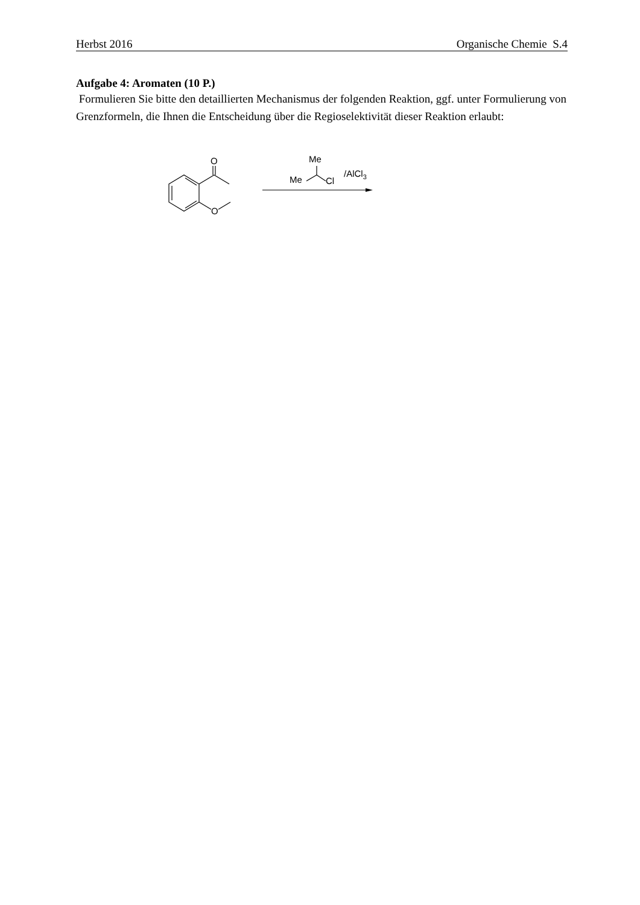Herbst 2016 Organische Chemie S.4
Aufgabe 4: Aromaten (10 P.)
Formulieren Sie bitte den detaillierten Mechanismus der folgenden Reaktion, ggf. unter Formulierung von Grenzformeln, die Ihnen die Entscheidung über die Regioselektivität dieser Reaktion erlaubt:
O
O
Me
Me
Cl
/AlCl3